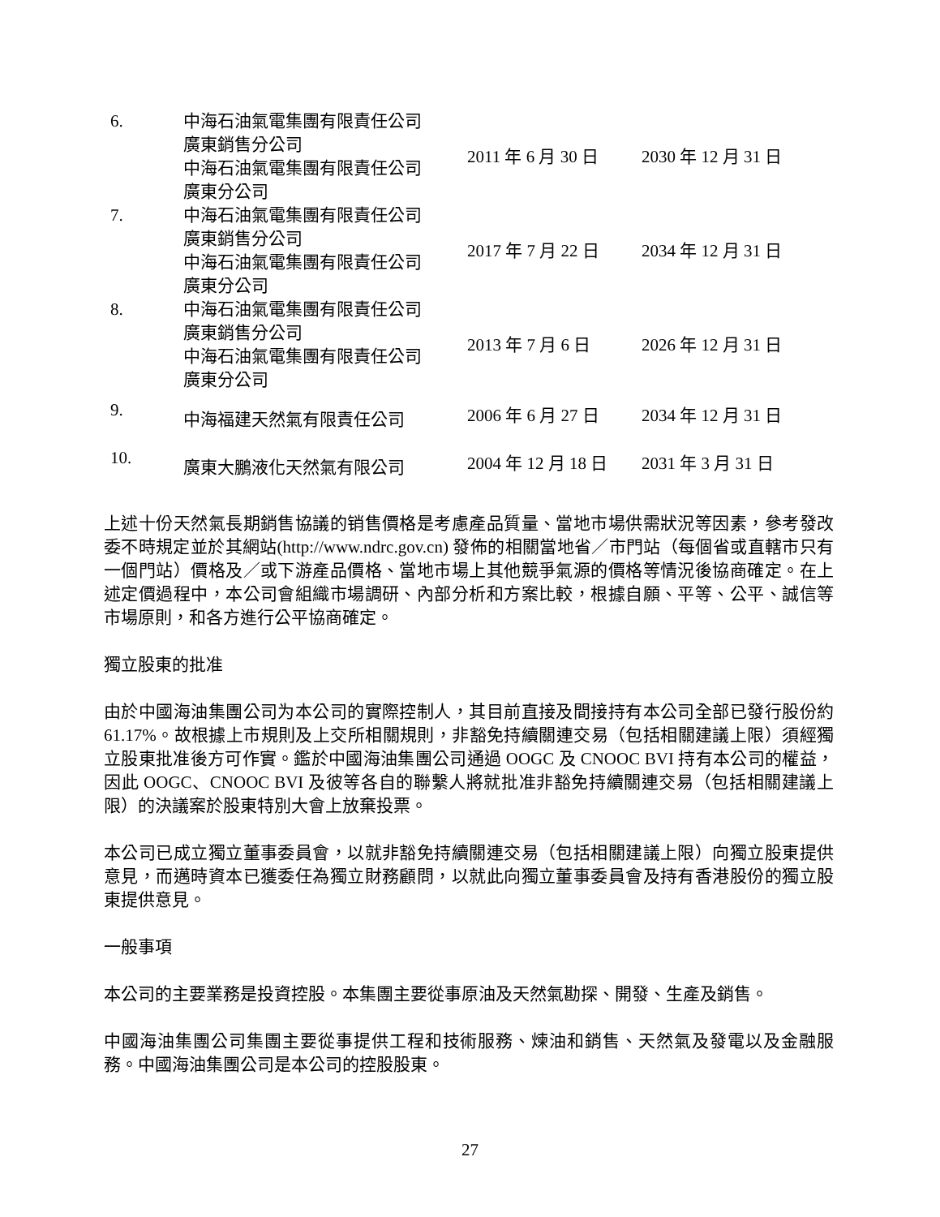| 6. | 中海石油氣電集團有限責任公司 廣東銷售分公司 中海石油氣電集團有限責任公司 廣東分公司 | 2011 年 6 月 30 日 | 2030 年 12 月 31 日 |
| 7. | 中海石油氣電集團有限責任公司 廣東銷售分公司 中海石油氣電集團有限責任公司 廣東分公司 | 2017 年 7 月 22 日 | 2034 年 12 月 31 日 |
| 8. | 中海石油氣電集團有限責任公司 廣東銷售分公司 中海石油氣電集團有限責任公司 廣東分公司 | 2013 年 7 月 6 日 | 2026 年 12 月 31 日 |
| 9. | 中海福建天然氣有限責任公司 | 2006 年 6 月 27 日 | 2034 年 12 月 31 日 |
| 10. | 廣東大鵬液化天然氣有限公司 | 2004 年 12 月 18 日 | 2031 年 3 月 31 日 |
上述十份天然氣長期銷售協議的销售價格是考慮產品質量、當地市場供需狀況等因素，參考發改委不時規定並於其網站(http://www.ndrc.gov.cn) 發佈的相關當地省／市門站（每個省或直轄市只有一個門站）價格及／或下游產品價格、當地市場上其他競爭氣源的價格等情況後協商確定。在上述定價過程中，本公司會組織市場調研、內部分析和方案比較，根據自願、平等、公平、誠信等市場原則，和各方進行公平協商確定。
獨立股東的批准
由於中國海油集團公司为本公司的實際控制人，其目前直接及間接持有本公司全部已發行股份約 61.17%。故根據上市規則及上交所相關規則，非豁免持續關連交易（包括相關建議上限）須經獨立股東批准後方可作實。鑑於中國海油集團公司通過 OOGC 及 CNOOC BVI 持有本公司的權益，因此 OOGC、CNOOC BVI 及彼等各自的聯繫人將就批准非豁免持續關連交易（包括相關建議上限）的決議案於股東特別大會上放棄投票。
本公司已成立獨立董事委員會，以就非豁免持續關連交易（包括相關建議上限）向獨立股東提供意見，而邁時資本已獲委任為獨立財務顧問，以就此向獨立董事委員會及持有香港股份的獨立股東提供意見。
一般事項
本公司的主要業務是投資控股。本集團主要從事原油及天然氣勘探、開發、生產及銷售。
中國海油集團公司集團主要從事提供工程和技術服務、煉油和銷售、天然氣及發電以及金融服務。中國海油集團公司是本公司的控股股東。
27